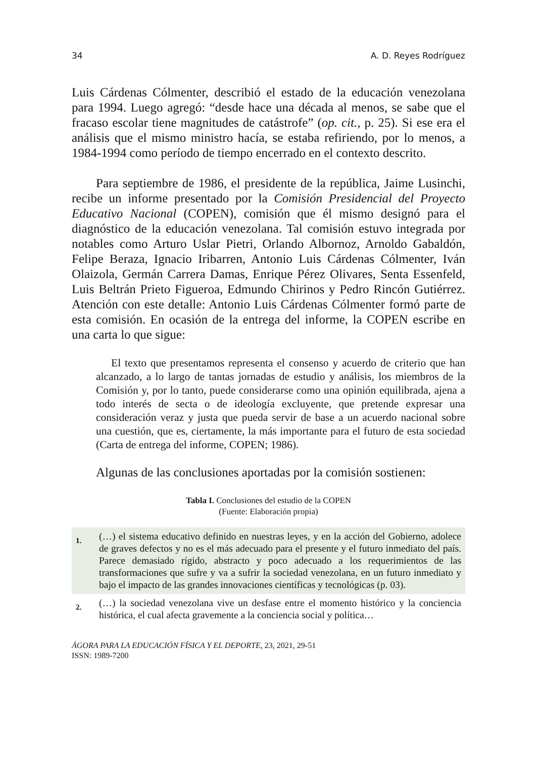34 A. D. Reyes Rodríguez
Luis Cárdenas Cólmenter, describió el estado de la educación venezolana para 1994. Luego agregó: “desde hace una década al menos, se sabe que el fracaso escolar tiene magnitudes de catástrofe” (op. cit., p. 25). Si ese era el análisis que el mismo ministro hacía, se estaba refiriendo, por lo menos, a 1984-1994 como período de tiempo encerrado en el contexto descrito.
Para septiembre de 1986, el presidente de la república, Jaime Lusinchi, recibe un informe presentado por la Comisión Presidencial del Proyecto Educativo Nacional (COPEN), comisión que él mismo designó para el diagnóstico de la educación venezolana. Tal comisión estuvo integrada por notables como Arturo Uslar Pietri, Orlando Albornoz, Arnoldo Gabaldón, Felipe Beraza, Ignacio Iribarren, Antonio Luis Cárdenas Cólmenter, Iván Olaizola, Germán Carrera Damas, Enrique Pérez Olivares, Senta Essenfeld, Luis Beltrán Prieto Figueroa, Edmundo Chirinos y Pedro Rincón Gutiérrez. Atención con este detalle: Antonio Luis Cárdenas Cólmenter formó parte de esta comisión. En ocasión de la entrega del informe, la COPEN escribe en una carta lo que sigue:
El texto que presentamos representa el consenso y acuerdo de criterio que han alcanzado, a lo largo de tantas jornadas de estudio y análisis, los miembros de la Comisión y, por lo tanto, puede considerarse como una opinión equilibrada, ajena a todo interés de secta o de ideología excluyente, que pretende expresar una consideración veraz y justa que pueda servir de base a un acuerdo nacional sobre una cuestión, que es, ciertamente, la más importante para el futuro de esta sociedad (Carta de entrega del informe, COPEN; 1986).
Algunas de las conclusiones aportadas por la comisión sostienen:
Tabla I. Conclusiones del estudio de la COPEN
(Fuente: Elaboración propia)
| 1. | (…) el sistema educativo definido en nuestras leyes, y en la acción del Gobierno, adolece de graves defectos y no es el más adecuado para el presente y el futuro inmediato del país. Parece demasiado rígido, abstracto y poco adecuado a los requerimientos de las transformaciones que sufre y va a sufrir la sociedad venezolana, en un futuro inmediato y bajo el impacto de las grandes innovaciones científicas y tecnológicas (p. 03). |
| 2. | (…) la sociedad venezolana vive un desfase entre el momento histórico y la conciencia histórica, el cual afecta gravemente a la conciencia social y política… |
ÁGORA PARA LA EDUCACIÓN FÍSICA Y EL DEPORTE, 23, 2021, 29-51
ISSN: 1989-7200